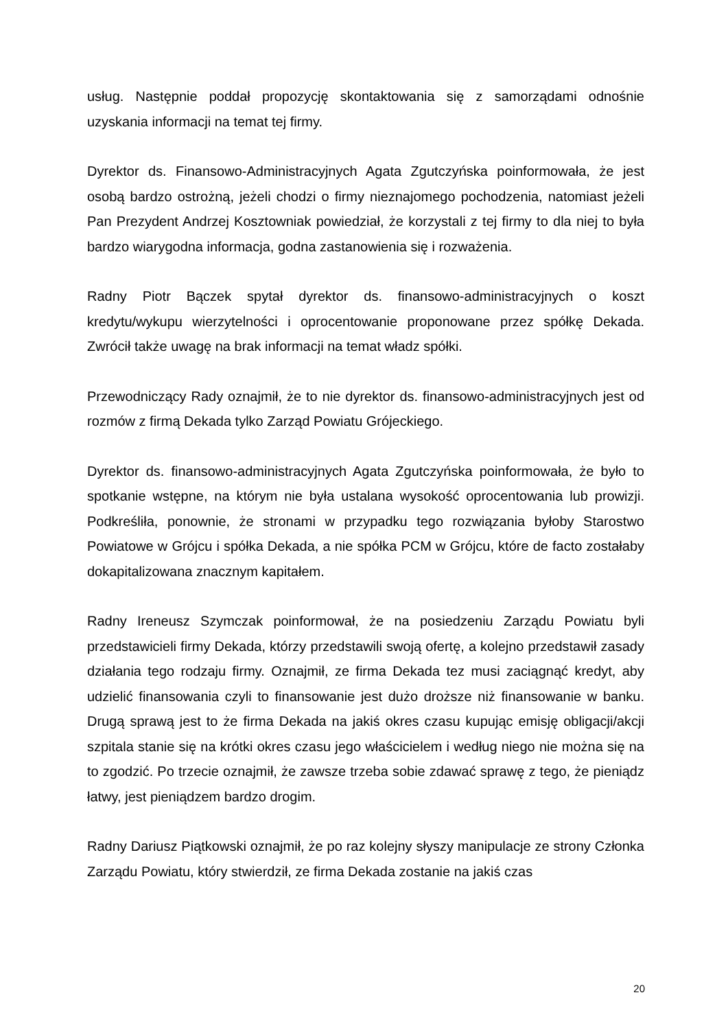usług. Następnie poddał propozycję skontaktowania się z samorządami odnośnie uzyskania informacji na temat tej firmy.
Dyrektor ds. Finansowo-Administracyjnych Agata Zgutczyńska poinformowała, że jest osobą bardzo ostrożną, jeżeli chodzi o firmy nieznajomego pochodzenia, natomiast jeżeli Pan Prezydent Andrzej Kosztowniak powiedział, że korzystali z tej firmy to dla niej to była bardzo wiarygodna informacja, godna zastanowienia się i rozważenia.
Radny Piotr Bączek spytał dyrektor ds. finansowo-administracyjnych o koszt kredytu/wykupu wierzytelności i oprocentowanie proponowane przez spółkę Dekada. Zwrócił także uwagę na brak informacji na temat władz spółki.
Przewodniczący Rady oznajmił, że to nie dyrektor ds. finansowo-administracyjnych jest od rozmów z firmą Dekada tylko Zarząd Powiatu Grójeckiego.
Dyrektor ds. finansowo-administracyjnych Agata Zgutczyńska poinformowała, że było to spotkanie wstępne, na którym nie była ustalana wysokość oprocentowania lub prowizji. Podkreśliła, ponownie, że stronami w przypadku tego rozwiązania byłoby Starostwo Powiatowe w Grójcu i spółka Dekada, a nie spółka PCM w Grójcu, które de facto zostałaby dokapitalizowana znacznym kapitałem.
Radny Ireneusz Szymczak poinformował, że na posiedzeniu Zarządu Powiatu byli przedstawicieli firmy Dekada, którzy przedstawili swoją ofertę, a kolejno przedstawił zasady działania tego rodzaju firmy. Oznajmił, ze firma Dekada tez musi zaciągnąć kredyt, aby udzielić finansowania czyli to finansowanie jest dużo droższe niż finansowanie w banku. Drugą sprawą jest to że firma Dekada na jakiś okres czasu kupując emisję obligacji/akcji szpitala stanie się na krótki okres czasu jego właścicielem i według niego nie można się na to zgodzić. Po trzecie oznajmił, że zawsze trzeba sobie zdawać sprawę z tego, że pieniądz łatwy, jest pieniądzem bardzo drogim.
Radny Dariusz Piątkowski oznajmił, że po raz kolejny słyszy manipulacje ze strony Członka Zarządu Powiatu, który stwierdził, ze firma Dekada zostanie na jakiś czas
20